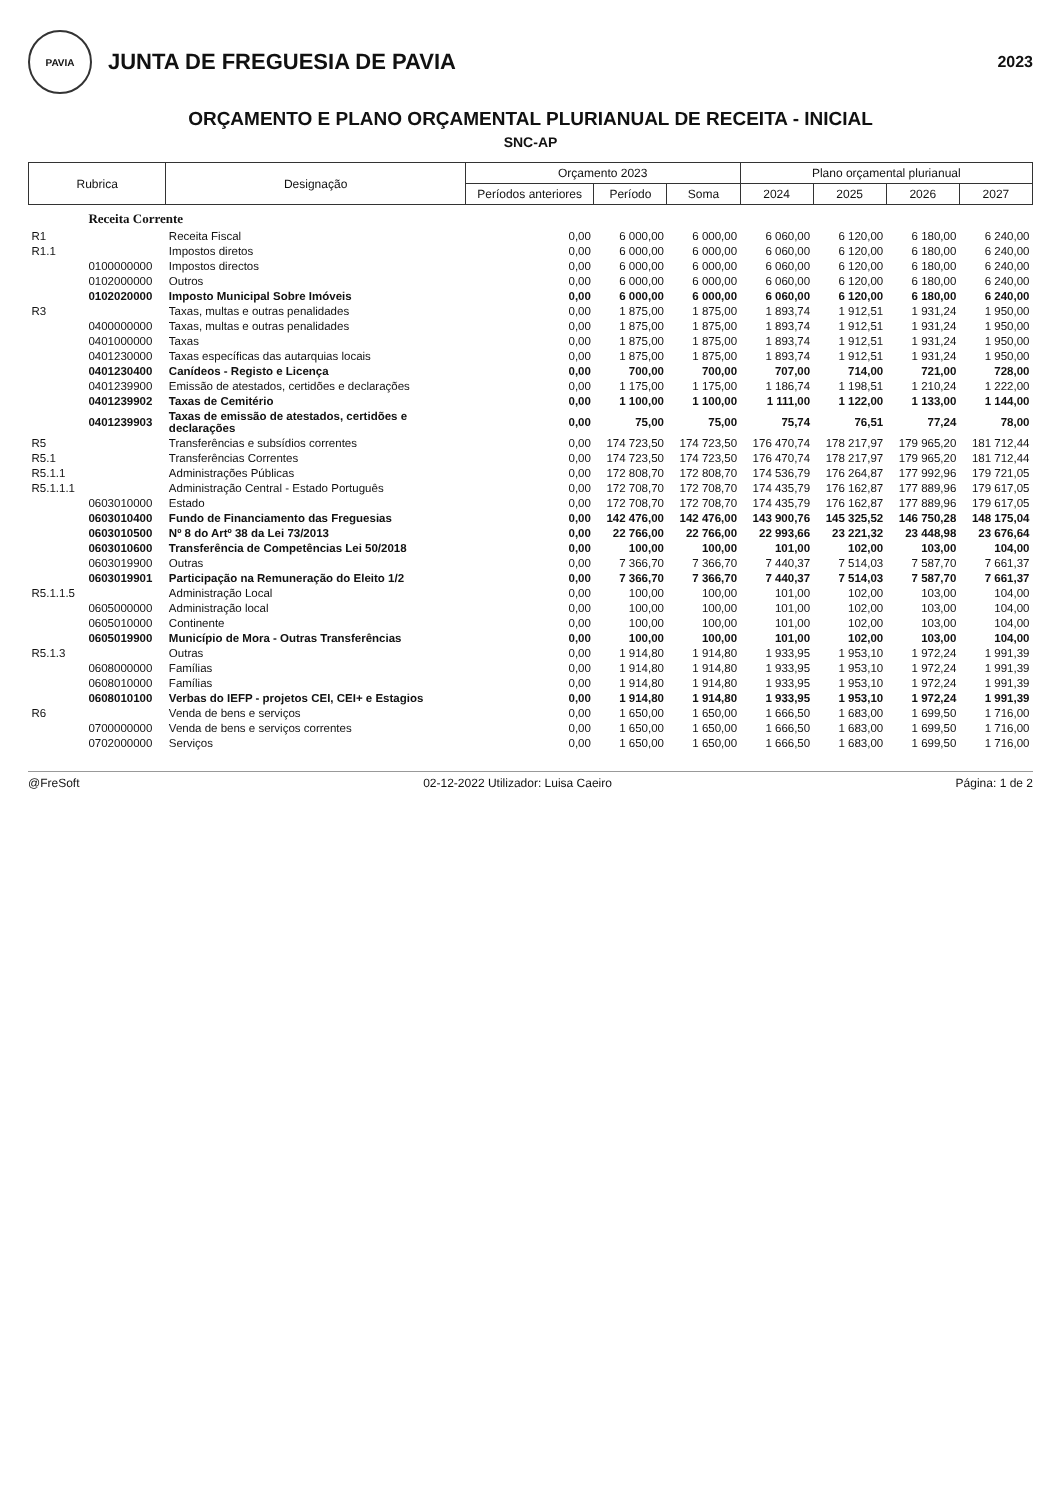PAVIA
JUNTA DE FREGUESIA DE PAVIA
2023
ORÇAMENTO E PLANO ORÇAMENTAL PLURIANUAL DE RECEITA - INICIAL
SNC-AP
| Rubrica | | Designação | Orçamento 2023 | | | Plano orçamental plurianual | | | |
| --- | --- | --- | --- | --- | --- | --- | --- | --- | --- |
| | | | Períodos anteriores | Período | Soma | 2024 | 2025 | 2026 | 2027 |
| | Receita Corrente | | | | | | | | |
| R1 | | Receita Fiscal | 0,00 | 6 000,00 | 6 000,00 | 6 060,00 | 6 120,00 | 6 180,00 | 6 240,00 |
| R1.1 | | Impostos diretos | 0,00 | 6 000,00 | 6 000,00 | 6 060,00 | 6 120,00 | 6 180,00 | 6 240,00 |
| | 0100000000 | Impostos directos | 0,00 | 6 000,00 | 6 000,00 | 6 060,00 | 6 120,00 | 6 180,00 | 6 240,00 |
| | 0102000000 | Outros | 0,00 | 6 000,00 | 6 000,00 | 6 060,00 | 6 120,00 | 6 180,00 | 6 240,00 |
| | 0102020000 | Imposto Municipal Sobre Imóveis | 0,00 | 6 000,00 | 6 000,00 | 6 060,00 | 6 120,00 | 6 180,00 | 6 240,00 |
| R3 | | Taxas, multas e outras penalidades | 0,00 | 1 875,00 | 1 875,00 | 1 893,74 | 1 912,51 | 1 931,24 | 1 950,00 |
| | 0400000000 | Taxas, multas e outras penalidades | 0,00 | 1 875,00 | 1 875,00 | 1 893,74 | 1 912,51 | 1 931,24 | 1 950,00 |
| | 0401000000 | Taxas | 0,00 | 1 875,00 | 1 875,00 | 1 893,74 | 1 912,51 | 1 931,24 | 1 950,00 |
| | 0401230000 | Taxas específicas das autarquias locais | 0,00 | 1 875,00 | 1 875,00 | 1 893,74 | 1 912,51 | 1 931,24 | 1 950,00 |
| | 0401230400 | Canídeos - Registo e Licença | 0,00 | 700,00 | 700,00 | 707,00 | 714,00 | 721,00 | 728,00 |
| | 0401239900 | Emissão de atestados, certidões e declarações | 0,00 | 1 175,00 | 1 175,00 | 1 186,74 | 1 198,51 | 1 210,24 | 1 222,00 |
| | 0401239902 | Taxas de Cemitério | 0,00 | 1 100,00 | 1 100,00 | 1 111,00 | 1 122,00 | 1 133,00 | 1 144,00 |
| | 0401239903 | Taxas de emissão de atestados, certidões e declarações | 0,00 | 75,00 | 75,00 | 75,74 | 76,51 | 77,24 | 78,00 |
| R5 | | Transferências e subsídios correntes | 0,00 | 174 723,50 | 174 723,50 | 176 470,74 | 178 217,97 | 179 965,20 | 181 712,44 |
| R5.1 | | Transferências Correntes | 0,00 | 174 723,50 | 174 723,50 | 176 470,74 | 178 217,97 | 179 965,20 | 181 712,44 |
| R5.1.1 | | Administrações Públicas | 0,00 | 172 808,70 | 172 808,70 | 174 536,79 | 176 264,87 | 177 992,96 | 179 721,05 |
| R5.1.1.1 | | Administração Central - Estado Português | 0,00 | 172 708,70 | 172 708,70 | 174 435,79 | 176 162,87 | 177 889,96 | 179 617,05 |
| | 0603010000 | Estado | 0,00 | 172 708,70 | 172 708,70 | 174 435,79 | 176 162,87 | 177 889,96 | 179 617,05 |
| | 0603010400 | Fundo de Financiamento das Freguesias | 0,00 | 142 476,00 | 142 476,00 | 143 900,76 | 145 325,52 | 146 750,28 | 148 175,04 |
| | 0603010500 | Nº 8 do Artº 38 da Lei 73/2013 | 0,00 | 22 766,00 | 22 766,00 | 22 993,66 | 23 221,32 | 23 448,98 | 23 676,64 |
| | 0603010600 | Transferência de Competências Lei 50/2018 | 0,00 | 100,00 | 100,00 | 101,00 | 102,00 | 103,00 | 104,00 |
| | 0603019900 | Outras | 0,00 | 7 366,70 | 7 366,70 | 7 440,37 | 7 514,03 | 7 587,70 | 7 661,37 |
| | 0603019901 | Participação na Remuneração do Eleito 1/2 | 0,00 | 7 366,70 | 7 366,70 | 7 440,37 | 7 514,03 | 7 587,70 | 7 661,37 |
| R5.1.1.5 | | Administração Local | 0,00 | 100,00 | 100,00 | 101,00 | 102,00 | 103,00 | 104,00 |
| | 0605000000 | Administração local | 0,00 | 100,00 | 100,00 | 101,00 | 102,00 | 103,00 | 104,00 |
| | 0605010000 | Continente | 0,00 | 100,00 | 100,00 | 101,00 | 102,00 | 103,00 | 104,00 |
| | 0605019900 | Município de Mora - Outras Transferências | 0,00 | 100,00 | 100,00 | 101,00 | 102,00 | 103,00 | 104,00 |
| R5.1.3 | | Outras | 0,00 | 1 914,80 | 1 914,80 | 1 933,95 | 1 953,10 | 1 972,24 | 1 991,39 |
| | 0608000000 | Famílias | 0,00 | 1 914,80 | 1 914,80 | 1 933,95 | 1 953,10 | 1 972,24 | 1 991,39 |
| | 0608010000 | Famílias | 0,00 | 1 914,80 | 1 914,80 | 1 933,95 | 1 953,10 | 1 972,24 | 1 991,39 |
| | 0608010100 | Verbas do IEFP - projetos CEI, CEI+ e Estagios | 0,00 | 1 914,80 | 1 914,80 | 1 933,95 | 1 953,10 | 1 972,24 | 1 991,39 |
| R6 | | Venda de bens e serviços | 0,00 | 1 650,00 | 1 650,00 | 1 666,50 | 1 683,00 | 1 699,50 | 1 716,00 |
| | 0700000000 | Venda de bens e serviços correntes | 0,00 | 1 650,00 | 1 650,00 | 1 666,50 | 1 683,00 | 1 699,50 | 1 716,00 |
| | 0702000000 | Serviços | 0,00 | 1 650,00 | 1 650,00 | 1 666,50 | 1 683,00 | 1 699,50 | 1 716,00 |
@FreSoft 02-12-2022 Utilizador: Luisa Caeiro Página: 1 de 2